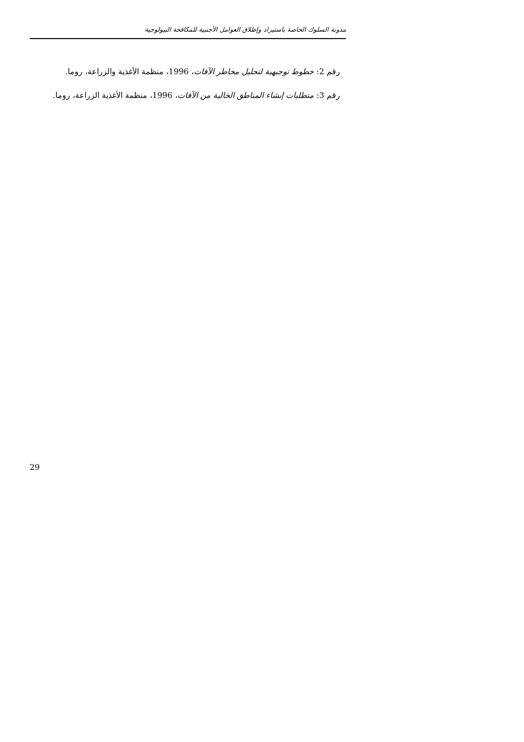مدونة السلوك الخاصة باستيراد وإطلاق العوامل الأجنبية للمكافحة البيولوجية
رقم 2: خطوط توجيهية لتحليل مخاطر الآفات، 1996، منظمة الأغذية والزراعة، روما.
رقم 3: متطلبات إنشاء المناطق الخالية من الآفات، 1996، منظمة الأغذية الزراعة، روما.
29